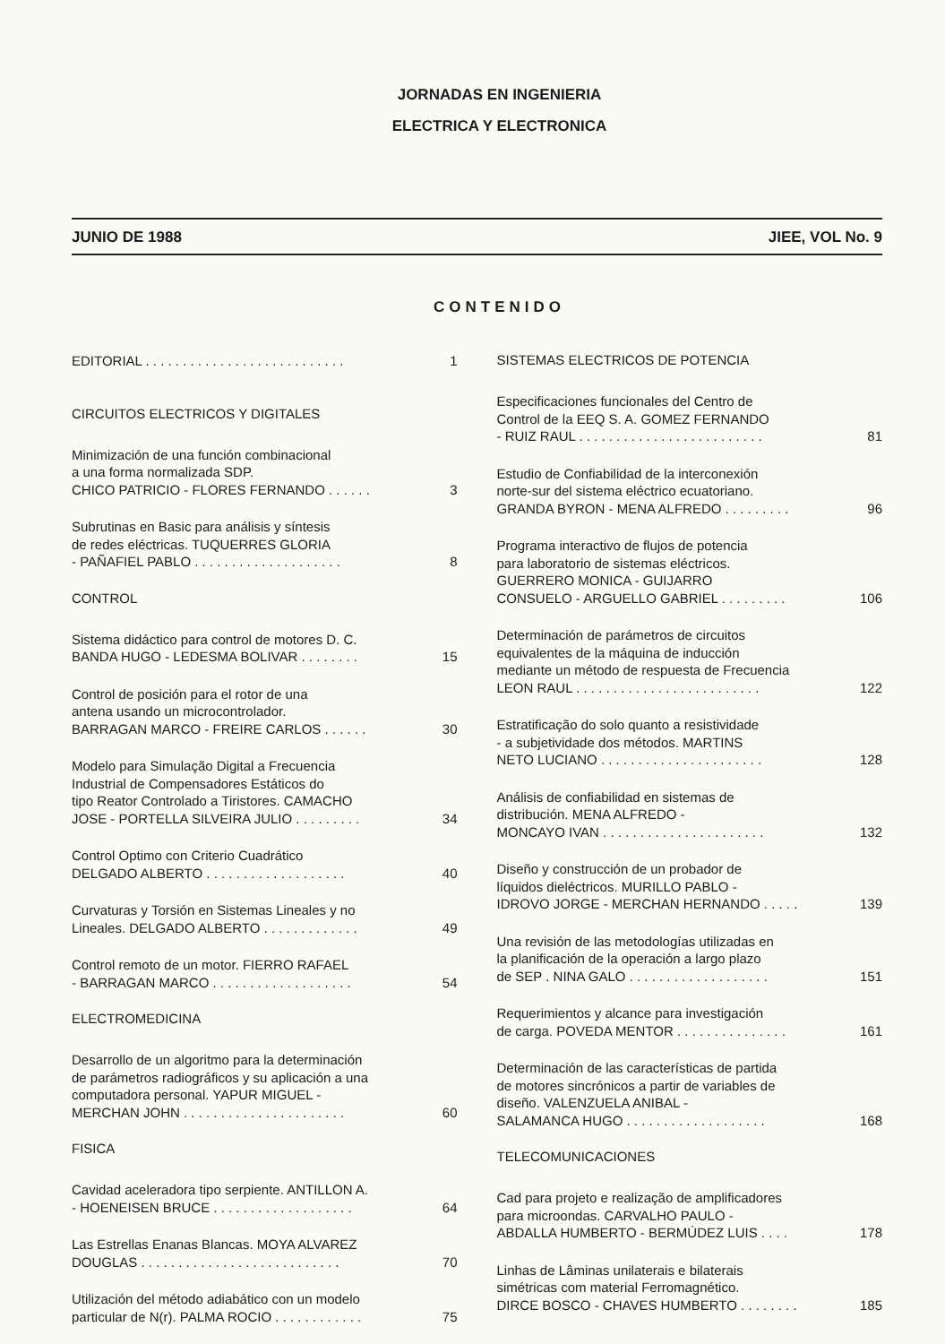JORNADAS EN INGENIERIA
ELECTRICA Y ELECTRONICA
JUNIO DE 1988 JIEE, VOL No. 9
CONTENIDO
EDITORIAL . . . . . . . . . . . . . . . . . . . . . . . . . . . 1
CIRCUITOS ELECTRICOS Y DIGITALES
Minimización de una función combinacional
a una forma normalizada SDP.
CHICO PATRICIO - FLORES FERNANDO . . . . . . 3
Subrutinas en Basic para análisis y síntesis
de redes eléctricas. TUQUERRES GLORIA
- PAÑAFIEL PABLO . . . . . . . . . . . . . . . . . . . . 8
CONTROL
Sistema didáctico para control de motores D. C.
BANDA HUGO - LEDESMA BOLIVAR . . . . . . . . 15
Control de posición para el rotor de una
antena usando un microcontrolador.
BARRAGAN MARCO - FREIRE CARLOS . . . . . . 30
Modelo para Simulação Digital a Frecuencia
Industrial de Compensadores Estáticos do
tipo Reator Controlado a Tiristores. CAMACHO
JOSE - PORTELLA SILVEIRA JULIO . . . . . . . . . 34
Control Optimo con Criterio Cuadrático
DELGADO ALBERTO . . . . . . . . . . . . . . . . . . . 40
Curvaturas y Torsión en Sistemas Lineales y no
Lineales. DELGADO ALBERTO . . . . . . . . . . . . . 49
Control remoto de un motor. FIERRO RAFAEL
- BARRAGAN MARCO . . . . . . . . . . . . . . . . . . . 54
ELECTROMEDICINA
Desarrollo de un algoritmo para la determinación
de parámetros radiográficos y su aplicación a una
computadora personal. YAPUR MIGUEL -
MERCHAN JOHN . . . . . . . . . . . . . . . . . . . . . . 60
FISICA
Cavidad aceleradora tipo serpiente. ANTILLON A.
- HOENEISEN BRUCE . . . . . . . . . . . . . . . . . . . 64
Las Estrellas Enanas Blancas. MOYA ALVAREZ
DOUGLAS . . . . . . . . . . . . . . . . . . . . . . . . . . . 70
Utilización del método adiabático con un modelo
particular de N(r). PALMA ROCIO . . . . . . . . . . . . 75
SISTEMAS ELECTRICOS DE POTENCIA
Especificaciones funcionales del Centro de
Control de la EEQ S. A. GOMEZ FERNANDO
- RUIZ RAUL . . . . . . . . . . . . . . . . . . . . . . . . . 81
Estudio de Confiabilidad de la interconexión
norte-sur del sistema eléctrico ecuatoriano.
GRANDA BYRON - MENA ALFREDO . . . . . . . . . 96
Programa interactivo de flujos de potencia
para laboratorio de sistemas eléctricos.
GUERRERO MONICA - GUIJARRO
CONSUELO - ARGUELLO GABRIEL . . . . . . . . . 106
Determinación de parámetros de circuitos
equivalentes de la máquina de inducción
mediante un método de respuesta de Frecuencia
LEON RAUL . . . . . . . . . . . . . . . . . . . . . . . . . 122
Estratificação do solo quanto a resistividade
- a subjetividade dos métodos. MARTINS
NETO LUCIANO . . . . . . . . . . . . . . . . . . . . . . 128
Análisis de confiabilidad en sistemas de
distribución. MENA ALFREDO -
MONCAYO IVAN . . . . . . . . . . . . . . . . . . . . . . 132
Diseño y construcción de un probador de
líquidos dieléctricos. MURILLO PABLO -
IDROVO JORGE - MERCHAN HERNANDO . . . . . 139
Una revisión de las metodologías utilizadas en
la planificación de la operación a largo plazo
de SEP . NINA GALO . . . . . . . . . . . . . . . . . . . 151
Requerimientos y alcance para investigación
de carga. POVEDA MENTOR . . . . . . . . . . . . . . . 161
Determinación de las características de partida
de motores sincrónicos a partir de variables de
diseño. VALENZUELA ANIBAL -
SALAMANCA HUGO . . . . . . . . . . . . . . . . . . . 168
TELECOMUNICACIONES
Cad para projeto e realização de amplificadores
para microondas. CARVALHO PAULO -
ABDALLA HUMBERTO - BERMÚDEZ LUIS . . . . 178
Linhas de Lâminas unilaterais e bilaterais
simétricas com material Ferromagnético.
DIRCE BOSCO - CHAVES HUMBERTO . . . . . . . . 185